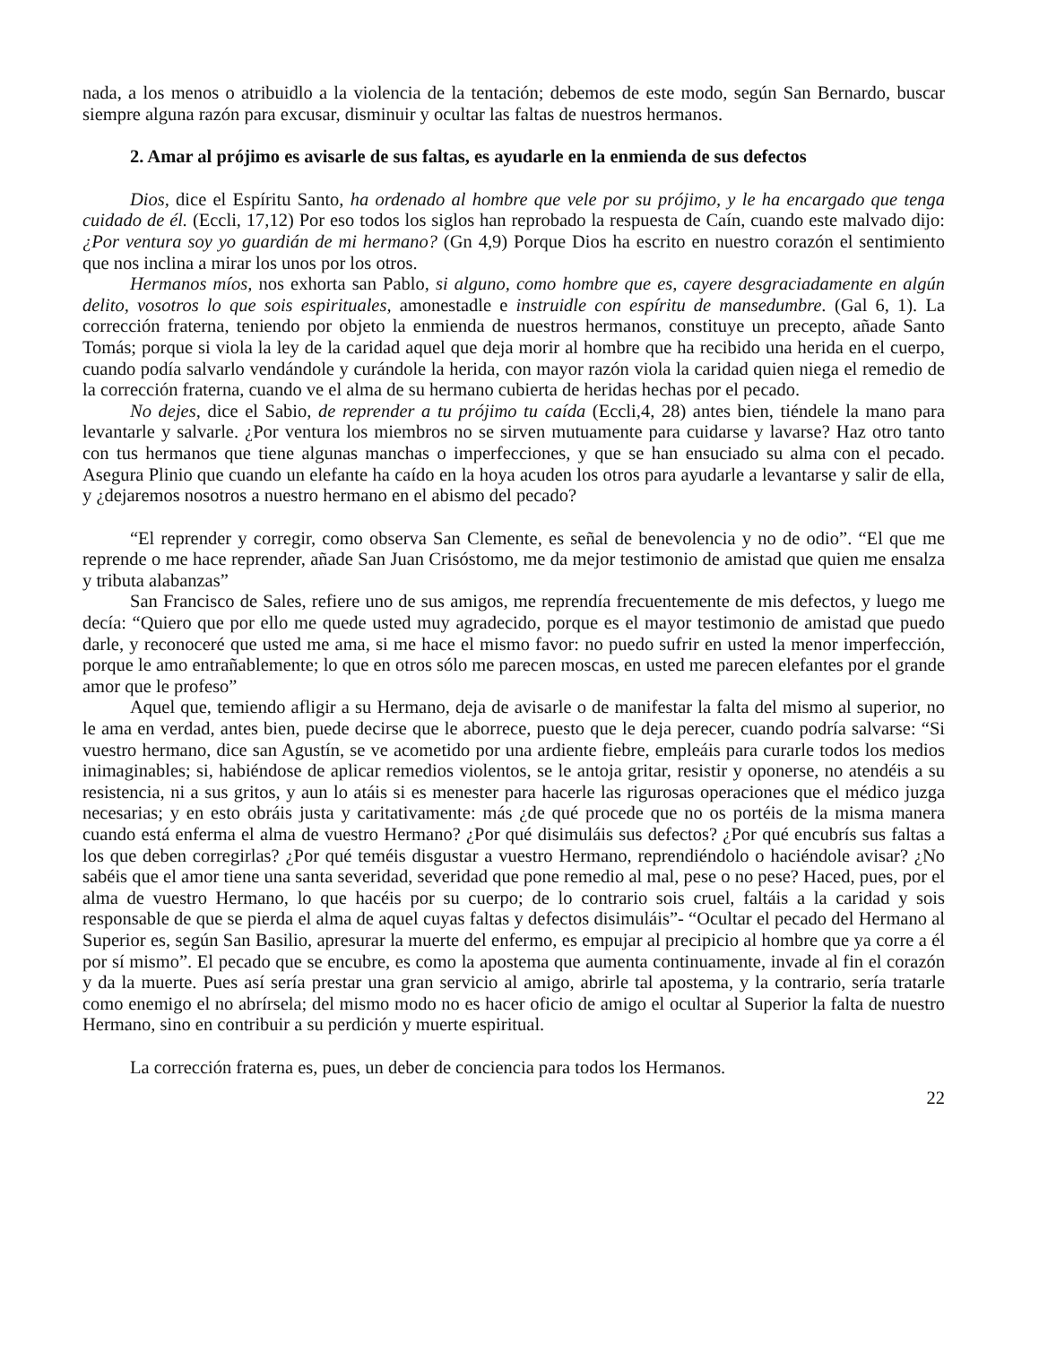nada, a los menos o atribuidlo a la violencia de la tentación; debemos de este modo, según San Bernardo, buscar siempre alguna razón para excusar, disminuir y ocultar las faltas de nuestros hermanos.
2. Amar al prójimo es avisarle de sus faltas, es ayudarle en la enmienda de sus defectos
Dios, dice el Espíritu Santo, ha ordenado al hombre que vele por su prójimo, y le ha encargado que tenga cuidado de él. (Eccli, 17,12) Por eso todos los siglos han reprobado la respuesta de Caín, cuando este malvado dijo: ¿Por ventura soy yo guardián de mi hermano? (Gn 4,9) Porque Dios ha escrito en nuestro corazón el sentimiento que nos inclina a mirar los unos por los otros.
Hermanos míos, nos exhorta san Pablo, si alguno, como hombre que es, cayere desgraciadamente en algún delito, vosotros lo que sois espirituales, amonestadle e instruidle con espíritu de mansedumbre. (Gal 6, 1). La corrección fraterna, teniendo por objeto la enmienda de nuestros hermanos, constituye un precepto, añade Santo Tomás; porque si viola la ley de la caridad aquel que deja morir al hombre que ha recibido una herida en el cuerpo, cuando podía salvarlo vendándole y curándole la herida, con mayor razón viola la caridad quien niega el remedio de la corrección fraterna, cuando ve el alma de su hermano cubierta de heridas hechas por el pecado.
No dejes, dice el Sabio, de reprender a tu prójimo tu caída (Eccli,4, 28) antes bien, tiéndele la mano para levantarle y salvarle. ¿Por ventura los miembros no se sirven mutuamente para cuidarse y lavarse? Haz otro tanto con tus hermanos que tiene algunas manchas o imperfecciones, y que se han ensuciado su alma con el pecado. Asegura Plinio que cuando un elefante ha caído en la hoya acuden los otros para ayudarle a levantarse y salir de ella, y ¿dejaremos nosotros a nuestro hermano en el abismo del pecado?
“El reprender y corregir, como observa San Clemente, es señal de benevolencia y no de odio”. “El que me reprende o me hace reprender, añade San Juan Crisóstomo, me da mejor testimonio de amistad que quien me ensalza y tributa alabanzas”
San Francisco de Sales, refiere uno de sus amigos, me reprendía frecuentemente de mis defectos, y luego me decía: “Quiero que por ello me quede usted muy agradecido, porque es el mayor testimonio de amistad que puedo darle, y reconoceré que usted me ama, si me hace el mismo favor: no puedo sufrir en usted la menor imperfección, porque le amo entrañablemente; lo que en otros sólo me parecen moscas, en usted me parecen elefantes por el grande amor que le profeso”
Aquel que, temiendo afligir a su Hermano, deja de avisarle o de manifestar la falta del mismo al superior, no le ama en verdad, antes bien, puede decirse que le aborrece, puesto que le deja perecer, cuando podría salvarse: “Si vuestro hermano, dice san Agustín, se ve acometido por una ardiente fiebre, empleáis para curarle todos los medios inimaginables; si, habiéndose de aplicar remedios violentos, se le antoja gritar, resistir y oponerse, no atendéis a su resistencia, ni a sus gritos, y aun lo atáis si es menester para hacerle las rigurosas operaciones que el médico juzga necesarias; y en esto obráis justa y caritativamente: más ¿de qué procede que no os portéis de la misma manera cuando está enferma el alma de vuestro Hermano? ¿Por qué disimuláis sus defectos? ¿Por qué encubrís sus faltas a los que deben corregirlas? ¿Por qué teméis disgustar a vuestro Hermano, reprendiéndolo o haciéndole avisar? ¿No sabéis que el amor tiene una santa severidad, severidad que pone remedio al mal, pese o no pese? Haced, pues, por el alma de vuestro Hermano, lo que hacéis por su cuerpo; de lo contrario sois cruel, faltáis a la caridad y sois responsable de que se pierda el alma de aquel cuyas faltas y defectos disimuláis”- “Ocultar el pecado del Hermano al Superior es, según San Basilio, apresurar la muerte del enfermo, es empujar al precipicio al hombre que ya corre a él por sí mismo”. El pecado que se encubre, es como la apostema que aumenta continuamente, invade al fin el corazón y da la muerte. Pues así sería prestar una gran servicio al amigo, abrirle tal apostema, y la contrario, sería tratarle como enemigo el no abrírsela; del mismo modo no es hacer oficio de amigo el ocultar al Superior la falta de nuestro Hermano, sino en contribuir a su perdición y muerte espiritual.
La corrección fraterna es, pues, un deber de conciencia para todos los Hermanos.
22